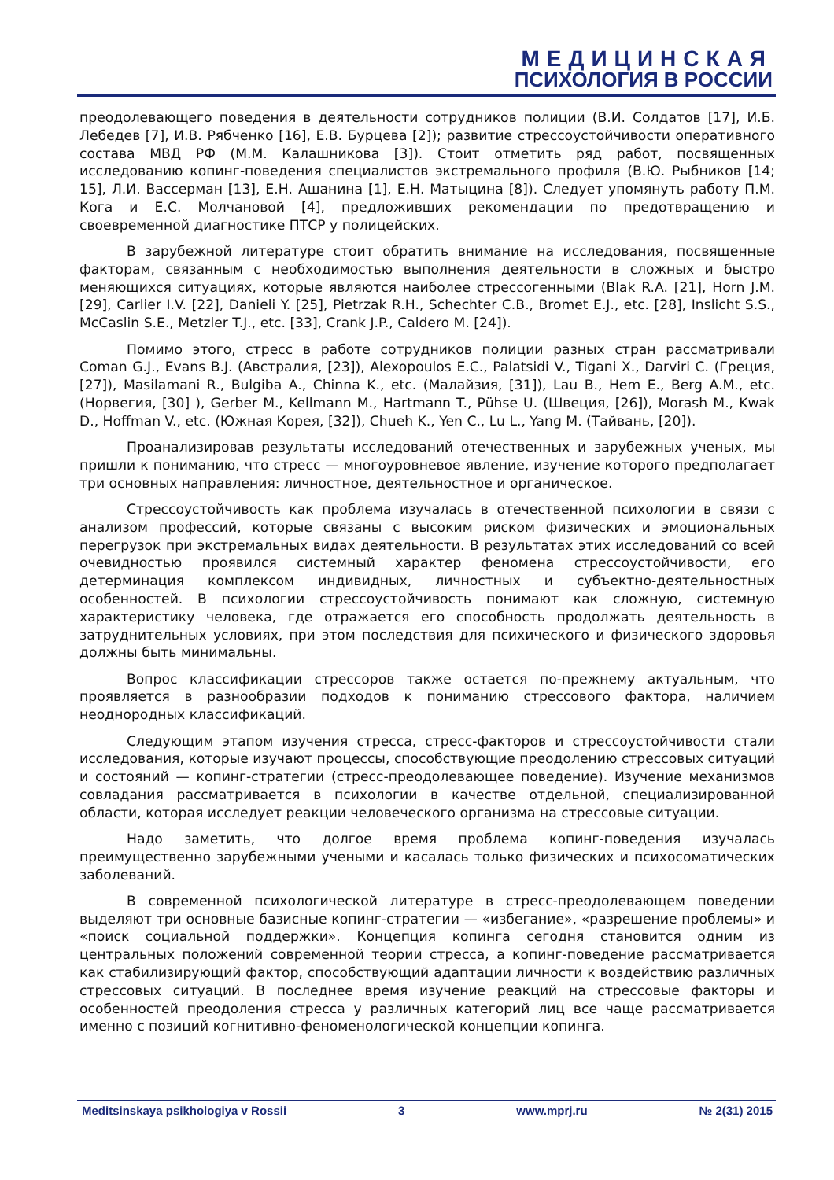МЕДИЦИНСКАЯ
ПСИХОЛОГИЯ В РОССИИ
преодолевающего поведения в деятельности сотрудников полиции (В.И. Солдатов [17], И.Б. Лебедев [7], И.В. Рябченко [16], Е.В. Бурцева [2]); развитие стрессоустойчивости оперативного состава МВД РФ (М.М. Калашникова [3]). Стоит отметить ряд работ, посвященных исследованию копинг-поведения специалистов экстремального профиля (В.Ю. Рыбников [14; 15], Л.И. Вассерман [13], Е.Н. Ашанина [1], Е.Н. Матыцина [8]). Следует упомянуть работу П.М. Кога и Е.С. Молчановой [4], предложивших рекомендации по предотвращению и своевременной диагностике ПТСР у полицейских.
В зарубежной литературе стоит обратить внимание на исследования, посвященные факторам, связанным с необходимостью выполнения деятельности в сложных и быстро меняющихся ситуациях, которые являются наиболее стрессогенными (Blak R.A. [21], Horn J.M. [29], Carlier I.V. [22], Danieli Y. [25], Pietrzak R.H., Schechter C.B., Bromet E.J., etc. [28], Inslicht S.S., McCaslin S.E., Metzler T.J., etc. [33], Crank J.P., Caldero M. [24]).
Помимо этого, стресс в работе сотрудников полиции разных стран рассматривали Coman G.J., Evans B.J. (Австралия, [23]), Alexopoulos E.C., Palatsidi V., Tigani X., Darviri C. (Греция, [27]), Masilamani R., Bulgiba A., Chinna K., etc. (Малайзия, [31]), Lau B., Hem E., Berg A.M., etc. (Норвегия, [30] ), Gerber M., Kellmann M., Hartmann T., Pühse U. (Швеция, [26]), Morash M., Kwak D., Hoffman V., etc. (Южная Корея, [32]), Chueh K., Yen C., Lu L., Yang M. (Тайвань, [20]).
Проанализировав результаты исследований отечественных и зарубежных ученых, мы пришли к пониманию, что стресс — многоуровневое явление, изучение которого предполагает три основных направления: личностное, деятельностное и органическое.
Стрессоустойчивость как проблема изучалась в отечественной психологии в связи с анализом профессий, которые связаны с высоким риском физических и эмоциональных перегрузок при экстремальных видах деятельности. В результатах этих исследований со всей очевидностью проявился системный характер феномена стрессоустойчивости, его детерминация комплексом индивидных, личностных и субъектно-деятельностных особенностей. В психологии стрессоустойчивость понимают как сложную, системную характеристику человека, где отражается его способность продолжать деятельность в затруднительных условиях, при этом последствия для психического и физического здоровья должны быть минимальны.
Вопрос классификации стрессоров также остается по-прежнему актуальным, что проявляется в разнообразии подходов к пониманию стрессового фактора, наличием неоднородных классификаций.
Следующим этапом изучения стресса, стресс-факторов и стрессоустойчивости стали исследования, которые изучают процессы, способствующие преодолению стрессовых ситуаций и состояний — копинг-стратегии (стресс-преодолевающее поведение). Изучение механизмов совладания рассматривается в психологии в качестве отдельной, специализированной области, которая исследует реакции человеческого организма на стрессовые ситуации.
Надо заметить, что долгое время проблема копинг-поведения изучалась преимущественно зарубежными учеными и касалась только физических и психосоматических заболеваний.
В современной психологической литературе в стресс-преодолевающем поведении выделяют три основные базисные копинг-стратегии — «избегание», «разрешение проблемы» и «поиск социальной поддержки». Концепция копинга сегодня становится одним из центральных положений современной теории стресса, а копинг-поведение рассматривается как стабилизирующий фактор, способствующий адаптации личности к воздействию различных стрессовых ситуаций. В последнее время изучение реакций на стрессовые факторы и особенностей преодоления стресса у различных категорий лиц все чаще рассматривается именно с позиций когнитивно-феноменологической концепции копинга.
Meditsinskaya psikhologiya v Rossii 3 www.mprj.ru № 2(31) 2015